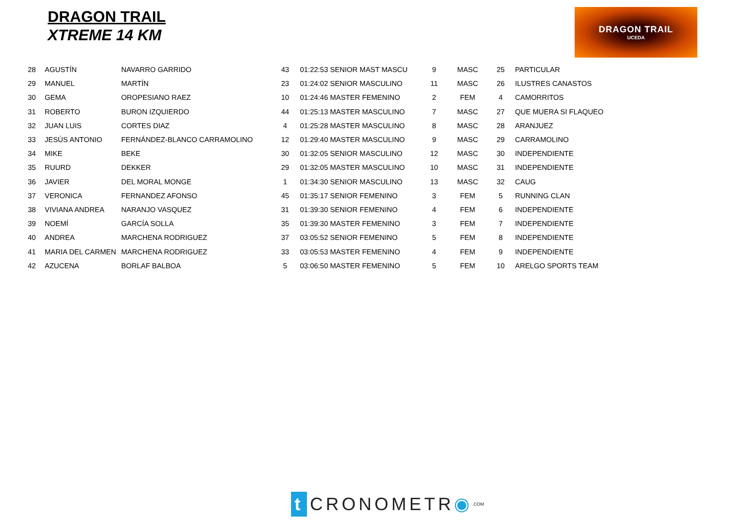DRAGON TRAIL
XTREME 14 KM
DRAGON TRAIL
UCEDA
| 28 | AGUSTÍN | NAVARRO GARRIDO | 43 | 01:22:53 SENIOR MAST MASCU | 9 | MASC | 25 | PARTICULAR |
| 29 | MANUEL | MARTÍN | 23 | 01:24:02 SENIOR MASCULINO | 11 | MASC | 26 | ILUSTRES CANASTOS |
| 30 | GEMA | OROPESIANO RAEZ | 10 | 01:24:46 MASTER FEMENINO | 2 | FEM | 4 | CAMORRITOS |
| 31 | ROBERTO | BURON IZQUIERDO | 44 | 01:25:13 MASTER MASCULINO | 7 | MASC | 27 | QUE MUERA SI FLAQUEO |
| 32 | JUAN LUIS | CORTES DIAZ | 4 | 01:25:28 MASTER MASCULINO | 8 | MASC | 28 | ARANJUEZ |
| 33 | JESÚS ANTONIO | FERNÁNDEZ-BLANCO CARRAMOLINO | 12 | 01:29:40 MASTER MASCULINO | 9 | MASC | 29 | CARRAMOLINO |
| 34 | MIKE | BEKE | 30 | 01:32:05 SENIOR MASCULINO | 12 | MASC | 30 | INDEPENDIENTE |
| 35 | RUURD | DEKKER | 29 | 01:32:05 MASTER MASCULINO | 10 | MASC | 31 | INDEPENDIENTE |
| 36 | JAVIER | DEL MORAL MONGE | 1 | 01:34:30 SENIOR MASCULINO | 13 | MASC | 32 | CAUG |
| 37 | VERONICA | FERNANDEZ AFONSO | 45 | 01:35:17 SENIOR FEMENINO | 3 | FEM | 5 | RUNNING CLAN |
| 38 | VIVIANA ANDREA | NARANJO VASQUEZ | 31 | 01:39:30 SENIOR FEMENINO | 4 | FEM | 6 | INDEPENDIENTE |
| 39 | NOEMÍ | GARCÍA SOLLA | 35 | 01:39:30 MASTER FEMENINO | 3 | FEM | 7 | INDEPENDIENTE |
| 40 | ANDREA | MARCHENA RODRIGUEZ | 37 | 03:05:52 SENIOR FEMENINO | 5 | FEM | 8 | INDEPENDIENTE |
| 41 | MARIA DEL CARMEN | MARCHENA RODRIGUEZ | 33 | 03:05:53 MASTER FEMENINO | 4 | FEM | 9 | INDEPENDIENTE |
| 42 | AZUCENA | BORLAF BALBOA | 5 | 03:06:50 MASTER FEMENINO | 5 | FEM | 10 | ARELGO SPORTS TEAM |
t CRONOMETR ◉.COM